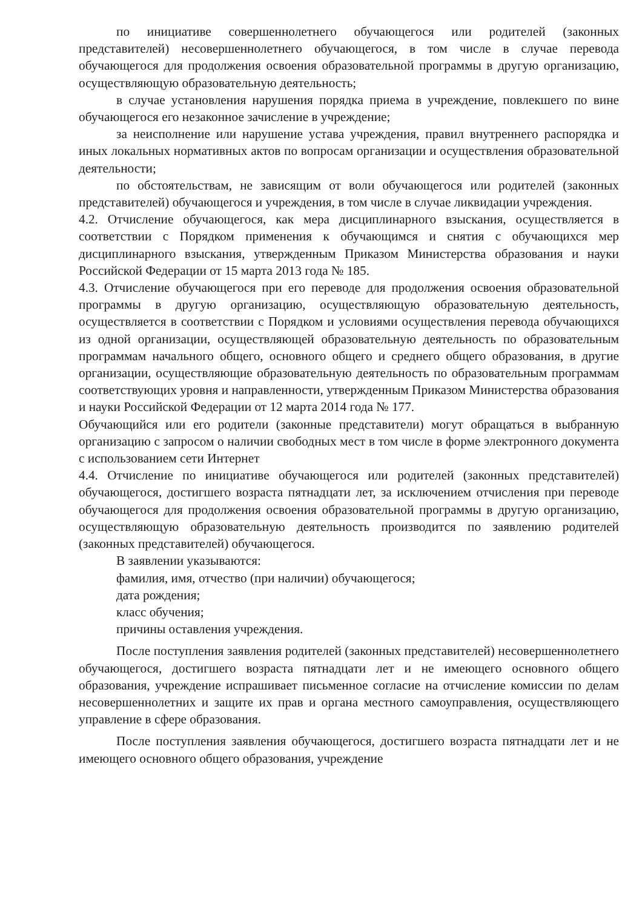по инициативе совершеннолетнего обучающегося или родителей (законных представителей) несовершеннолетнего обучающегося, в том числе в случае перевода обучающегося для продолжения освоения образовательной программы в другую организацию, осуществляющую образовательную деятельность;
в случае установления нарушения порядка приема в учреждение, повлекшего по вине обучающегося его незаконное зачисление в учреждение;
за неисполнение или нарушение устава учреждения, правил внутреннего распорядка и иных локальных нормативных актов по вопросам организации и осуществления образовательной деятельности;
по обстоятельствам, не зависящим от воли обучающегося или родителей (законных представителей) обучающегося и учреждения, в том числе в случае ликвидации учреждения.
4.2. Отчисление обучающегося, как мера дисциплинарного взыскания, осуществляется в соответствии с Порядком применения к обучающимся и снятия с обучающихся мер дисциплинарного взыскания, утвержденным Приказом Министерства образования и науки Российской Федерации от 15 марта 2013 года № 185.
4.3. Отчисление обучающегося при его переводе для продолжения освоения образовательной программы в другую организацию, осуществляющую образовательную деятельность, осуществляется в соответствии с Порядком и условиями осуществления перевода обучающихся из одной организации, осуществляющей образовательную деятельность по образовательным программам начального общего, основного общего и среднего общего образования, в другие организации, осуществляющие образовательную деятельность по образовательным программам соответствующих уровня и направленности, утвержденным Приказом Министерства образования и науки Российской Федерации от 12 марта 2014 года № 177.
Обучающийся или его родители (законные представители) могут обращаться в выбранную организацию с запросом о наличии свободных мест в том числе в форме электронного документа с использованием сети Интернет
4.4. Отчисление по инициативе обучающегося или родителей (законных представителей) обучающегося, достигшего возраста пятнадцати лет, за исключением отчисления при переводе обучающегося для продолжения освоения образовательной программы в другую организацию, осуществляющую образовательную деятельность производится по заявлению родителей (законных представителей) обучающегося.
В заявлении указываются:
фамилия, имя, отчество (при наличии) обучающегося;
дата рождения;
класс обучения;
причины оставления учреждения.
После поступления заявления родителей (законных представителей) несовершеннолетнего обучающегося, достигшего возраста пятнадцати лет и не имеющего основного общего образования, учреждение испрашивает письменное согласие на отчисление комиссии по делам несовершеннолетних и защите их прав и органа местного самоуправления, осуществляющего управление в сфере образования.
После поступления заявления обучающегося, достигшего возраста пятнадцати лет и не имеющего основного общего образования, учреждение